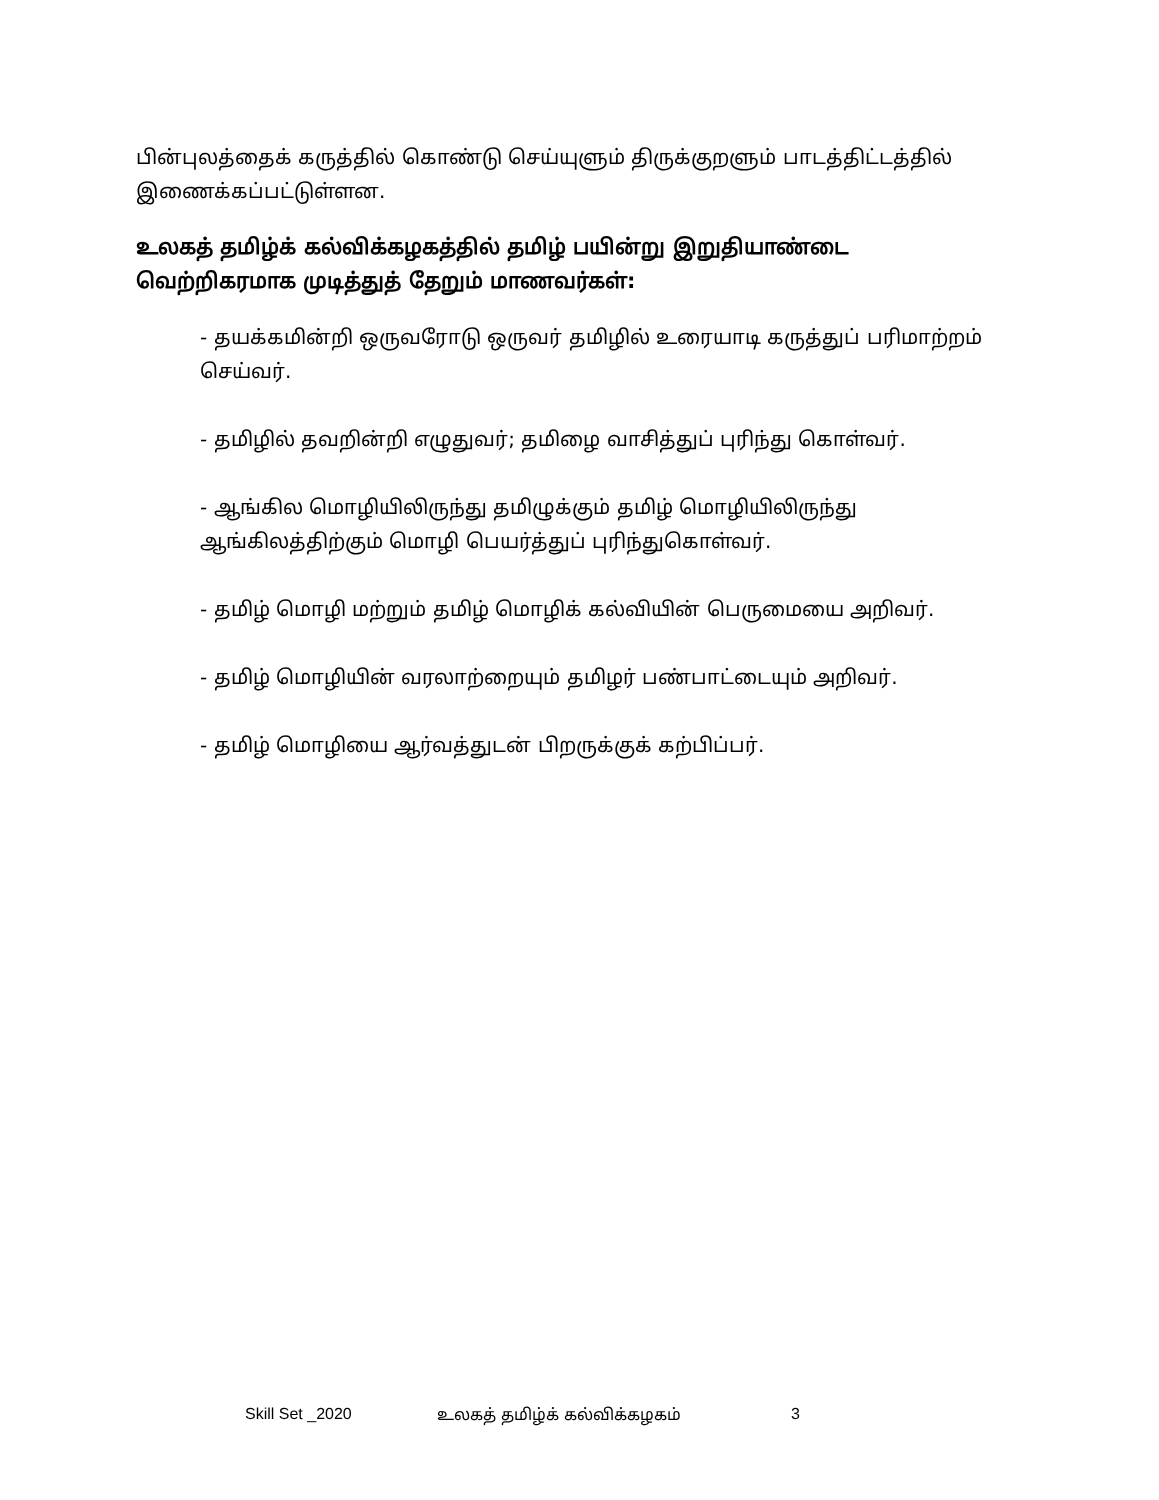பின்புலத்தைக் கருத்தில் கொண்டு செய்யுளும் திருக்குறளும் பாடத்திட்டத்தில் இணைக்கப்பட்டுள்ளன.
உலகத் தமிழ்க் கல்விக்கழகத்தில் தமிழ் பயின்று இறுதியாண்டை வெற்றிகரமாக முடித்துத் தேறும் மாணவர்கள்:
- தயக்கமின்றி ஒருவரோடு ஒருவர் தமிழில் உரையாடி கருத்துப் பரிமாற்றம் செய்வர்.
- தமிழில் தவறின்றி எழுதுவர்; தமிழை வாசித்துப் புரிந்து கொள்வர்.
- ஆங்கில மொழியிலிருந்து தமிழுக்கும் தமிழ் மொழியிலிருந்து ஆங்கிலத்திற்கும் மொழி பெயர்த்துப் புரிந்துகொள்வர்.
- தமிழ் மொழி மற்றும் தமிழ் மொழிக் கல்வியின் பெருமையை அறிவர்.
- தமிழ் மொழியின் வரலாற்றையும் தமிழர் பண்பாட்டையும் அறிவர்.
- தமிழ் மொழியை ஆர்வத்துடன் பிறருக்குக் கற்பிப்பர்.
Skill Set _2020 உலகத் தமிழ்க் கல்விக்கழகம் 3